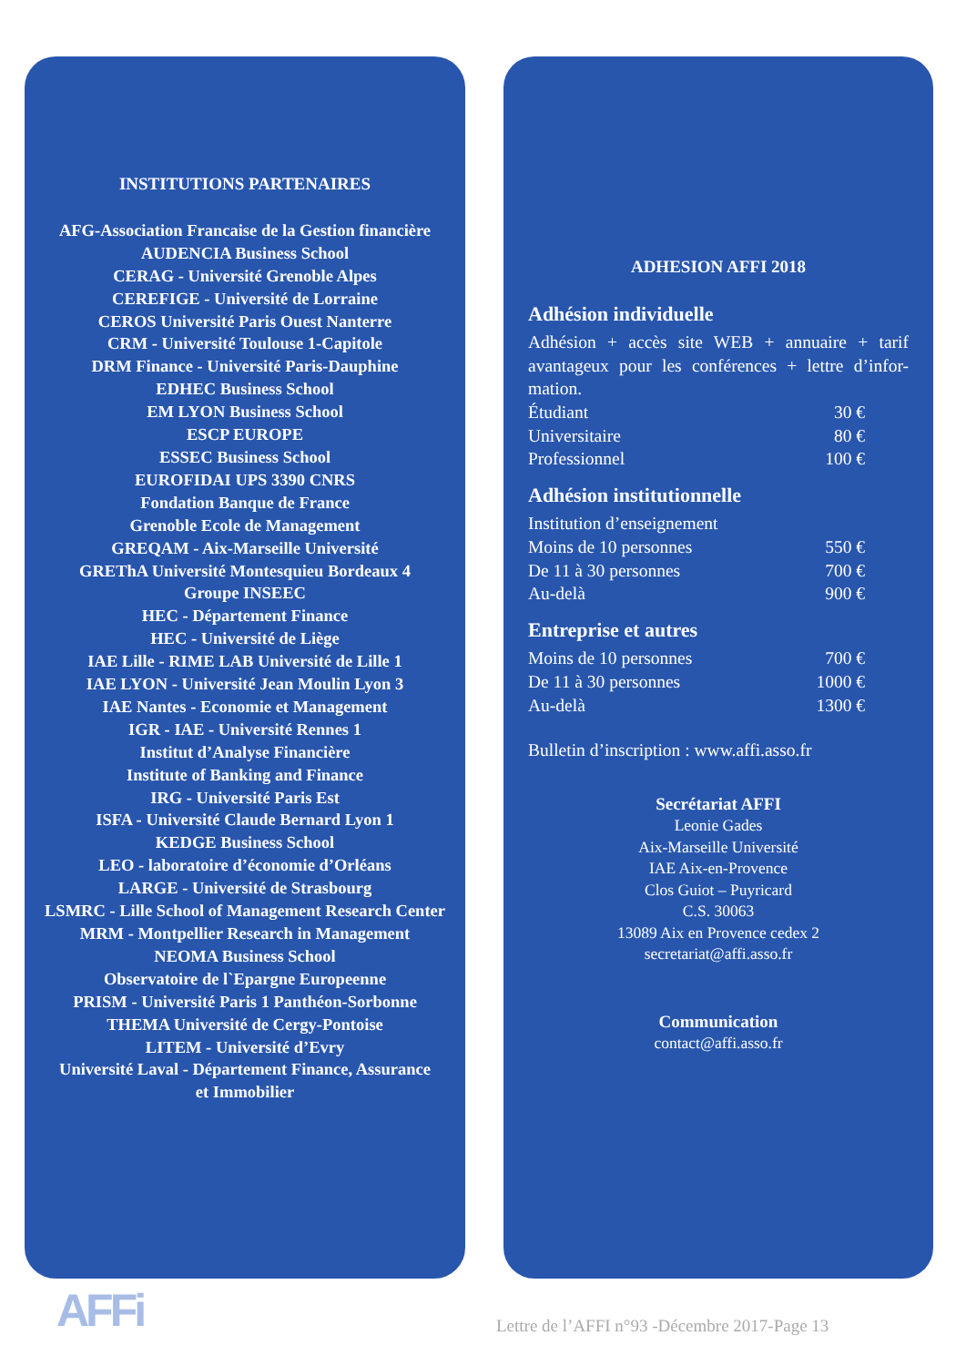INSTITUTIONS PARTENAIRES
AFG-Association Francaise de la Gestion financière
AUDENCIA Business School
CERAG - Université Grenoble Alpes
CEREFIGE - Université de Lorraine
CEROS Université Paris Ouest Nanterre
CRM - Université Toulouse 1-Capitole
DRM Finance - Université Paris-Dauphine
EDHEC Business School
EM LYON Business School
ESCP EUROPE
ESSEC Business School
EUROFIDAI UPS 3390 CNRS
Fondation Banque de France
Grenoble Ecole de Management
GREQAM - Aix-Marseille Université
GREThA Université Montesquieu Bordeaux 4
Groupe INSEEC
HEC - Département Finance
HEC - Université de Liège
IAE Lille - RIME LAB Université de Lille 1
IAE LYON - Université Jean Moulin Lyon 3
IAE Nantes - Economie et Management
IGR - IAE - Université Rennes 1
Institut d’Analyse Financière
Institute of Banking and Finance
IRG - Université Paris Est
ISFA - Université Claude Bernard Lyon 1
KEDGE Business School
LEO - laboratoire d’économie d’Orléans
LARGE - Université de Strasbourg
LSMRC - Lille School of Management Research Center
MRM - Montpellier Research in Management
NEOMA Business School
Observatoire de l`Epargne Europeenne
PRISM - Université Paris 1 Panthéon-Sorbonne
THEMA Université de Cergy-Pontoise
LITEM - Université d’Evry
Université Laval - Département Finance, Assurance
et Immobilier
ADHESION AFFI 2018
Adhésion individuelle
Adhésion + accès site WEB + annuaire + tarif avantageux pour les conférences + lettre d’infor-mation.
| Étudiant | 30 € |
| Universitaire | 80 € |
| Professionnel | 100 € |
Adhésion institutionnelle
| Institution d’enseignement | |
| Moins de 10 personnes | 550 € |
| De 11 à 30 personnes | 700 € |
| Au-delà | 900 € |
Entreprise et autres
| Moins de 10 personnes | 700 € |
| De 11 à 30 personnes | 1000 € |
| Au-delà | 1300 € |
Bulletin d’inscription : www.affi.asso.fr
Secrétariat AFFI
Leonie Gades
Aix-Marseille Université
IAE Aix-en-Provence
Clos Guiot – Puyricard
C.S. 30063
13089 Aix en Provence cedex 2
secretariat@affi.asso.fr
Communication
contact@affi.asso.fr
AFFi
Lettre de l’AFFI n°93 -Décembre 2017-Page 13